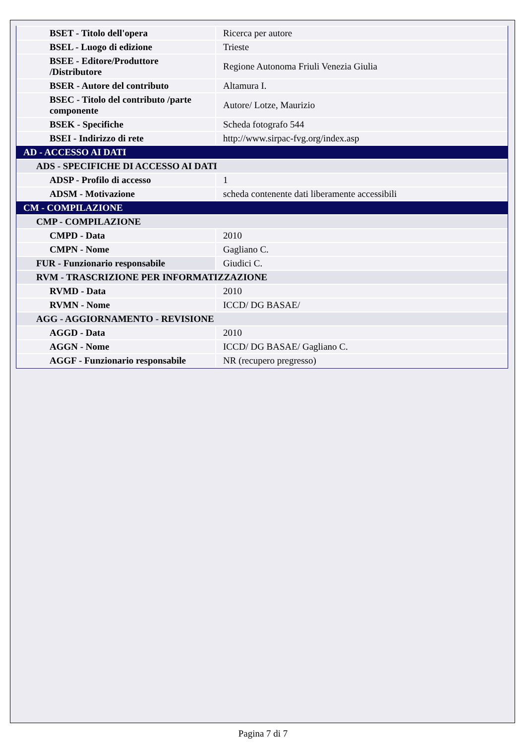| BSET - Titolo dell'opera | Ricerca per autore |
| BSEL - Luogo di edizione | Trieste |
| BSEE - Editore/Produttore /Distributore | Regione Autonoma Friuli Venezia Giulia |
| BSER - Autore del contributo | Altamura I. |
| BSEC - Titolo del contributo /parte componente | Autore/ Lotze, Maurizio |
| BSEK - Specifiche | Scheda fotografo 544 |
| BSEI - Indirizzo di rete | http://www.sirpac-fvg.org/index.asp |
| AD - ACCESSO AI DATI | |
| ADS - SPECIFICHE DI ACCESSO AI DATI | |
| ADSP - Profilo di accesso | 1 |
| ADSM - Motivazione | scheda contenente dati liberamente accessibili |
| CM - COMPILAZIONE | |
| CMP - COMPILAZIONE | |
| CMPD - Data | 2010 |
| CMPN - Nome | Gagliano C. |
| FUR - Funzionario responsabile | Giudici C. |
| RVM - TRASCRIZIONE PER INFORMATIZZAZIONE | |
| RVMD - Data | 2010 |
| RVMN - Nome | ICCD/ DG BASAE/ |
| AGG - AGGIORNAMENTO - REVISIONE | |
| AGGD - Data | 2010 |
| AGGN - Nome | ICCD/ DG BASAE/ Gagliano C. |
| AGGF - Funzionario responsabile | NR (recupero pregresso) |
Pagina 7 di 7